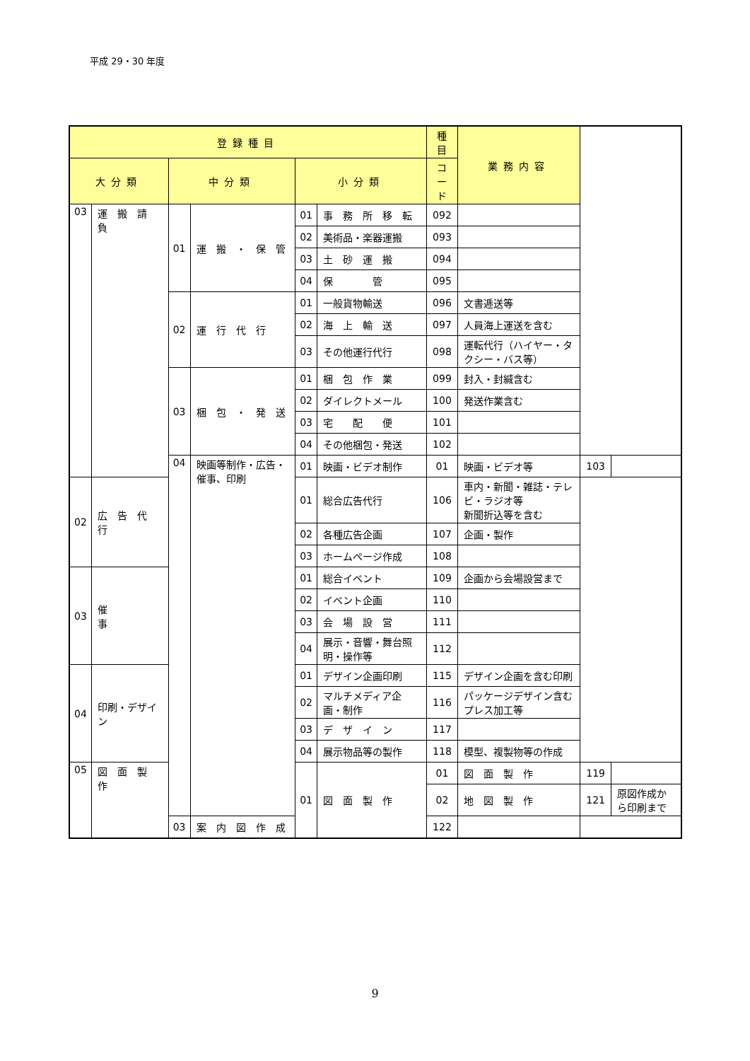平成 29・30 年度
| 登録種目 | | | | | | 種目 | 業務内容 | | |
| --- | --- | --- | --- | --- | --- | --- | --- | --- | --- |
| 大分類 | | 中分類 | | 小分類 | | コード | | | |
| 03 | 運 搬 請 負 | 01 | 運 搬 ・ 保 管 | 01 | 事 務 所 移 転 | 092 | | | |
| | | | | 02 | 美術品・楽器運搬 | 093 | | | |
| | | | | 03 | 土 砂 運 搬 | 094 | | | |
| | | | | 04 | 保 管 | 095 | | | |
| | | 02 | 運 行 代 行 | 01 | 一般貨物輸送 | 096 | 文書逓送等 | | |
| | | | | 02 | 海 上 輸 送 | 097 | 人員海上運送を含む | | |
| | | | | 03 | その他運行代行 | 098 | 運転代行（ハイヤー・タクシー・バス等） | | |
| | | 03 | 梱 包 ・ 発 送 | 01 | 梱 包 作 業 | 099 | 封入・封緘含む | | |
| | | | | 02 | ダイレクトメール | 100 | 発送作業含む | | |
| | | | | 03 | 宅 配 便 | 101 | | | |
| | | | | 04 | その他梱包・発送 | 102 | | | |
| | | 04 | 映画等制作・広告・催事、印刷 | 01 | 映画・ビデオ制作 | 01 | 映画・ビデオ等 | 103 | |
| 02 | 広 告 代 行 | | | 01 | 総合広告代行 | 106 | 車内・新聞・雑誌・テレビ・ラジオ等 新聞折込等を含む | | |
| | | | | 02 | 各種広告企画 | 107 | 企画・製作 | | |
| | | | | 03 | ホームページ作成 | 108 | | | |
| 03 | 催 事 | | | 01 | 総合イベント | 109 | 企画から会場設営まで | | |
| | | | | 02 | イベント企画 | 110 | | | |
| | | | | 03 | 会 場 設 営 | 111 | | | |
| | | | | 04 | 展示・音響・舞台照明・操作等 | 112 | | | |
| 04 | 印刷・デザイン | | | 01 | デザイン企画印刷 | 115 | デザイン企画を含む印刷 | | |
| | | | | 02 | マルチメディア企画・制作 | 116 | パッケージデザイン含むプレス加工等 | | |
| | | | | 03 | デ ザ イ ン | 117 | | | |
| | | | | 04 | 展示物品等の製作 | 118 | 模型、複製物等の作成 | | |
| 05 | 図 面 製 作 | | | 01 | 図 面 製 作 | 01 | 図 面 製 作 | 119 | |
| | | | | | | 02 | 地 図 製 作 | 121 | 原図作成から印刷まで |
| | | 03 | 案 内 図 作 成 | | | 122 | | | |
9